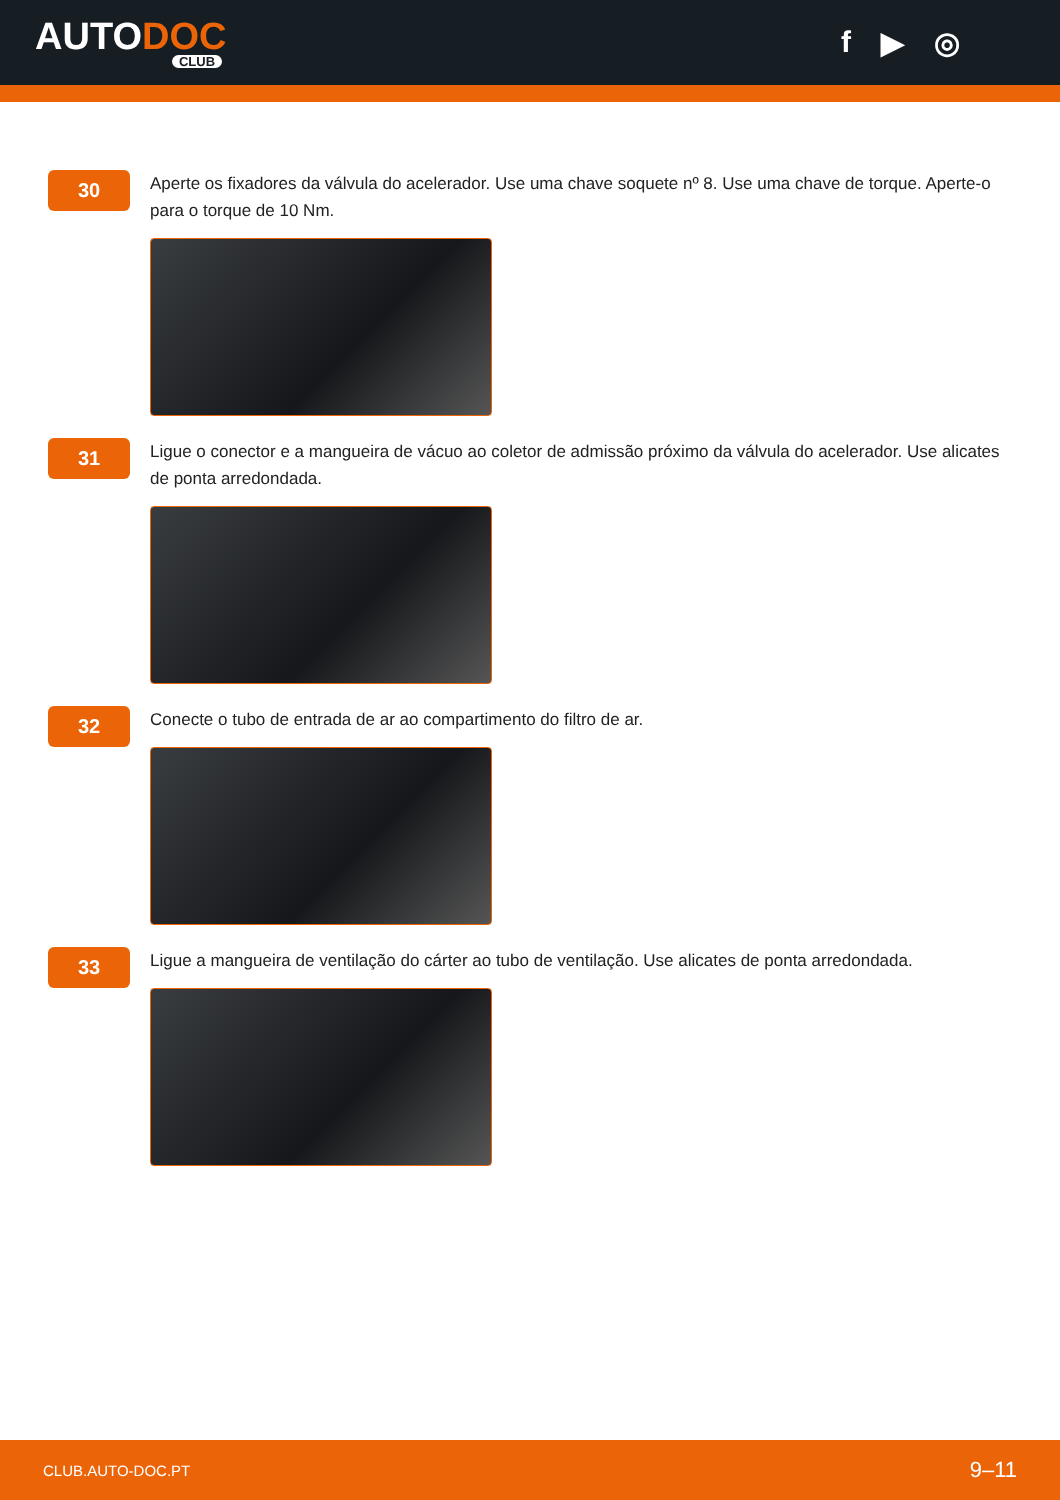AUTODOC
CLUB
f ▶ ◎
30
Aperte os fixadores da válvula do acelerador. Use uma chave soquete nº 8. Use uma chave de torque. Aperte-o para o torque de 10 Nm.
31
Ligue o conector e a mangueira de vácuo ao coletor de admissão próximo da válvula do acelerador. Use alicates de ponta arredondada.
32
Conecte o tubo de entrada de ar ao compartimento do filtro de ar.
33
Ligue a mangueira de ventilação do cárter ao tubo de ventilação. Use alicates de ponta arredondada.
CLUB.AUTO-DOC.PT 9–11